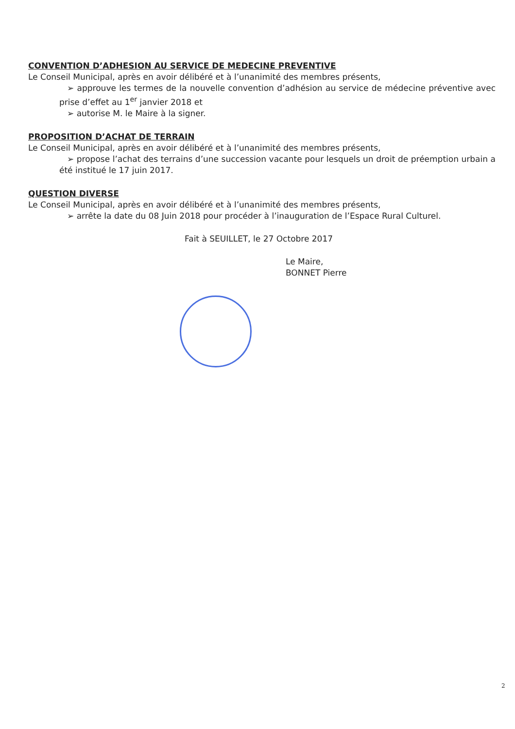CONVENTION D’ADHESION AU SERVICE DE MEDECINE PREVENTIVE
Le Conseil Municipal, après en avoir délibéré et à l’unanimité des membres présents,
➢ approuve les termes de la nouvelle convention d’adhésion au service de médecine préventive avec prise d’effet au 1<sup>er</sup> janvier 2018 et
➢ autorise M. le Maire à la signer.
PROPOSITION D’ACHAT DE TERRAIN
Le Conseil Municipal, après en avoir délibéré et à l’unanimité des membres présents,
➢ propose l’achat des terrains d’une succession vacante pour lesquels un droit de préemption urbain a été institué le 17 juin 2017.
QUESTION DIVERSE
Le Conseil Municipal, après en avoir délibéré et à l’unanimité des membres présents,
➢ arrête la date du 08 Juin 2018 pour procéder à l’inauguration de l’Espace Rural Culturel.
Fait à SEUILLET, le 27 Octobre 2017
Le Maire,
BONNET Pierre
2